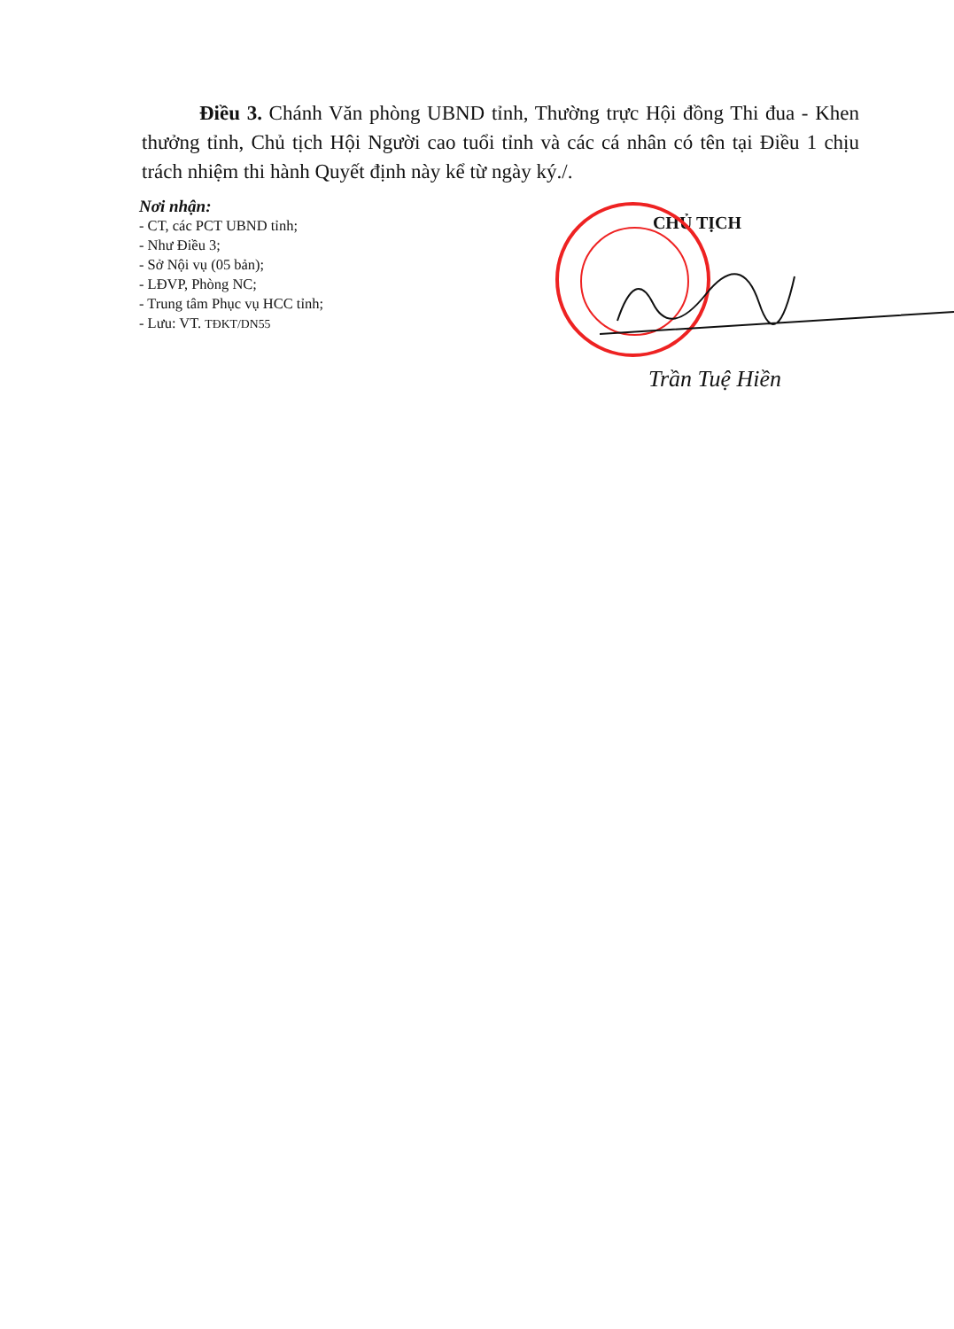Điều 3. Chánh Văn phòng UBND tỉnh, Thường trực Hội đồng Thi đua - Khen thưởng tỉnh, Chủ tịch Hội Người cao tuổi tỉnh và các cá nhân có tên tại Điều 1 chịu trách nhiệm thi hành Quyết định này kể từ ngày ký./.
Nơi nhận:
- CT, các PCT UBND tỉnh;
- Như Điều 3;
- Sở Nội vụ (05 bản);
- LĐVP, Phòng NC;
- Trung tâm Phục vụ HCC tỉnh;
- Lưu: VT. TĐKT/DN55
CHỦ TỊCH
Trần Tuệ Hiền